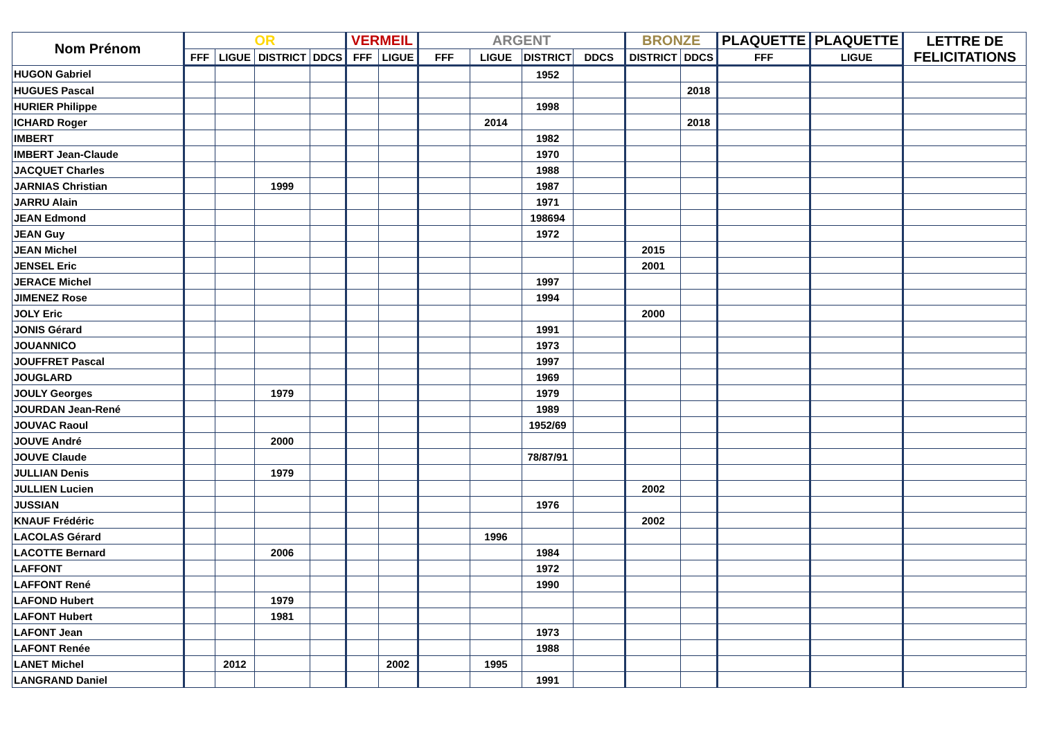| Nom Prénom | OR | | | | VERMEIL | | ARGENT | | | | BRONZE | | PLAQUETTE | PLAQUETTE | LETTRE DE FELICITATIONS |
| --- | --- | --- | --- | --- | --- | --- | --- | --- | --- | --- | --- | --- | --- | --- | --- |
| | FFF | LIGUE | DISTRICT | DDCS | FFF | LIGUE | FFF | LIGUE | DISTRICT | DDCS | DISTRICT | DDCS | FFF | LIGUE | |
| HUGON Gabriel | | | | | | | | | 1952 | | | | | | |
| HUGUES Pascal | | | | | | | | | | | | 2018 | | | |
| HURIER Philippe | | | | | | | | | 1998 | | | | | | |
| ICHARD Roger | | | | | | | | 2014 | | | | 2018 | | | |
| IMBERT | | | | | | | | | 1982 | | | | | | |
| IMBERT Jean-Claude | | | | | | | | | 1970 | | | | | | |
| JACQUET Charles | | | | | | | | | 1988 | | | | | | |
| JARNIAS Christian | | | 1999 | | | | | | 1987 | | | | | | |
| JARRU Alain | | | | | | | | | 1971 | | | | | | |
| JEAN Edmond | | | | | | | | | 198694 | | | | | | |
| JEAN Guy | | | | | | | | | 1972 | | | | | | |
| JEAN Michel | | | | | | | | | | | 2015 | | | | |
| JENSEL Eric | | | | | | | | | | | 2001 | | | | |
| JERACE Michel | | | | | | | | | 1997 | | | | | | |
| JIMENEZ Rose | | | | | | | | | 1994 | | | | | | |
| JOLY Eric | | | | | | | | | | | 2000 | | | | |
| JONIS Gérard | | | | | | | | | 1991 | | | | | | |
| JOUANNICO | | | | | | | | | 1973 | | | | | | |
| JOUFFRET Pascal | | | | | | | | | 1997 | | | | | | |
| JOUGLARD | | | | | | | | | 1969 | | | | | | |
| JOULY Georges | | | 1979 | | | | | | 1979 | | | | | | |
| JOURDAN Jean-René | | | | | | | | | 1989 | | | | | | |
| JOUVAC Raoul | | | | | | | | | 1952/69 | | | | | | |
| JOUVE André | | | 2000 | | | | | | | | | | | | |
| JOUVE Claude | | | | | | | | | 78/87/91 | | | | | | |
| JULLIAN Denis | | | 1979 | | | | | | | | | | | | |
| JULLIEN Lucien | | | | | | | | | | | 2002 | | | | |
| JUSSIAN | | | | | | | | | 1976 | | | | | | |
| KNAUF Frédéric | | | | | | | | | | | 2002 | | | | |
| LACOLAS Gérard | | | | | | | | 1996 | | | | | | | |
| LACOTTE Bernard | | | 2006 | | | | | | 1984 | | | | | | |
| LAFFONT | | | | | | | | | 1972 | | | | | | |
| LAFFONT René | | | | | | | | | 1990 | | | | | | |
| LAFOND Hubert | | | 1979 | | | | | | | | | | | | |
| LAFONT Hubert | | | 1981 | | | | | | | | | | | | |
| LAFONT Jean | | | | | | | | | 1973 | | | | | | |
| LAFONT Renée | | | | | | | | | 1988 | | | | | | |
| LANET Michel | | 2012 | | | | 2002 | | 1995 | | | | | | | |
| LANGRAND Daniel | | | | | | | | | 1991 | | | | | | |